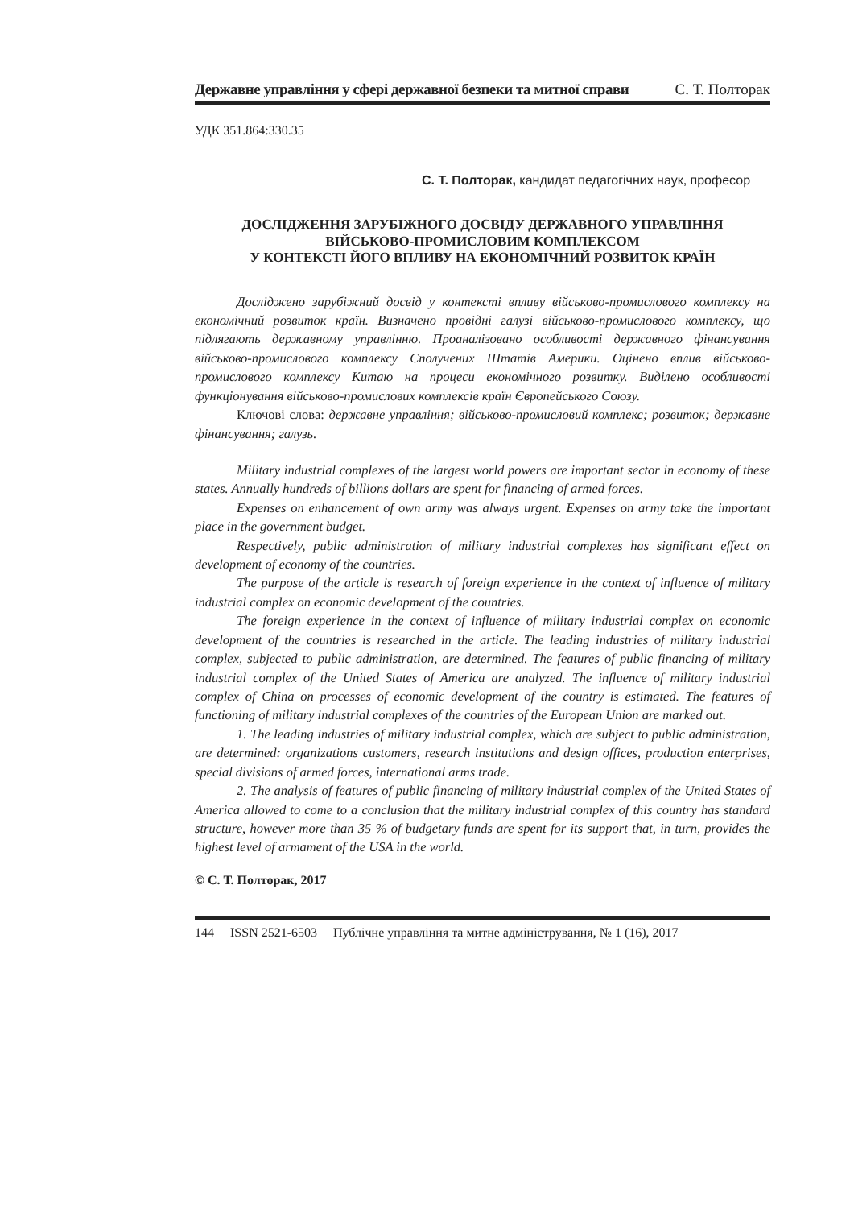Державне управління у сфері державної безпеки та митної справи С. Т. Полторак
УДК 351.864:330.35
С. Т. Полторак, кандидат педагогічних наук, професор
ДОСЛІДЖЕННЯ ЗАРУБІЖНОГО ДОСВІДУ ДЕРЖАВНОГО УПРАВЛІННЯ
ВІЙСЬКОВО-ПРОМИСЛОВИМ КОМПЛЕКСОМ
У КОНТЕКСТІ ЙОГО ВПЛИВУ НА ЕКОНОМІЧНИЙ РОЗВИТОК КРАЇН
Досліджено зарубіжний досвід у контексті впливу військово-промислового комплексу на економічний розвиток країн. Визначено провідні галузі військово-промислового комплексу, що підлягають державному управлінню. Проаналізовано особливості державного фінансування військово-промислового комплексу Сполучених Штатів Америки. Оцінено вплив військово-промислового комплексу Китаю на процеси економічного розвитку. Виділено особливості функціонування військово-промислових комплексів країн Європейського Союзу.
Ключові слова: державне управління; військово-промисловий комплекс; розвиток; державне фінансування; галузь.
Military industrial complexes of the largest world powers are important sector in economy of these states. Annually hundreds of billions dollars are spent for financing of armed forces.
Expenses on enhancement of own army was always urgent. Expenses on army take the important place in the government budget.
Respectively, public administration of military industrial complexes has significant effect on development of economy of the countries.
The purpose of the article is research of foreign experience in the context of influence of military industrial complex on economic development of the countries.
The foreign experience in the context of influence of military industrial complex on economic development of the countries is researched in the article. The leading industries of military industrial complex, subjected to public administration, are determined. The features of public financing of military industrial complex of the United States of America are analyzed. The influence of military industrial complex of China on processes of economic development of the country is estimated. The features of functioning of military industrial complexes of the countries of the European Union are marked out.
1. The leading industries of military industrial complex, which are subject to public administration, are determined: organizations customers, research institutions and design offices, production enterprises, special divisions of armed forces, international arms trade.
2. The analysis of features of public financing of military industrial complex of the United States of America allowed to come to a conclusion that the military industrial complex of this country has standard structure, however more than 35 % of budgetary funds are spent for its support that, in turn, provides the highest level of armament of the USA in the world.
© С. Т. Полторак, 2017
144 ISSN 2521-6503 Публічне управління та митне адміністрування, № 1 (16), 2017